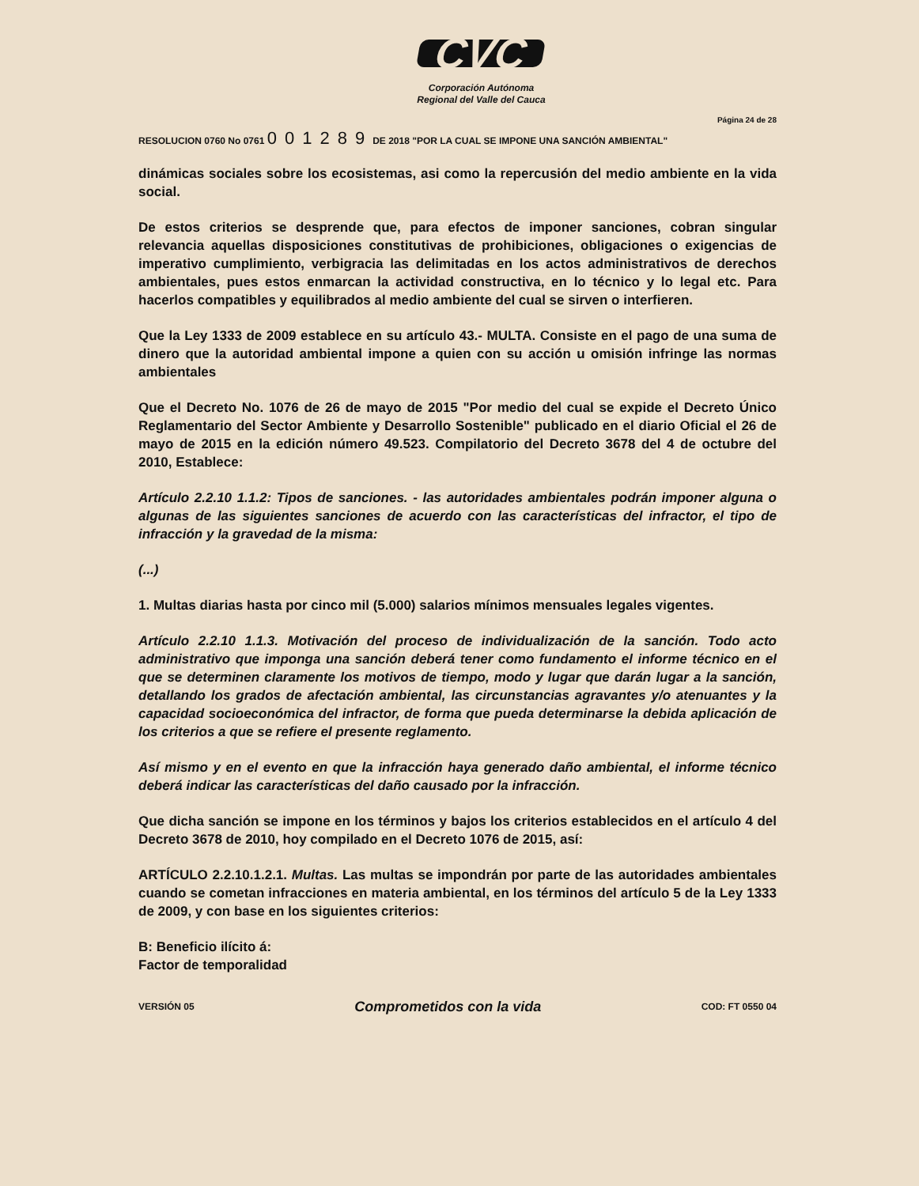CVC
Corporación Autónoma
Regional del Valle del Cauca
Página 24 de 28
RESOLUCION 0760 No 0761 001289 DE 2018 "POR LA CUAL SE IMPONE UNA SANCIÓN AMBIENTAL"
dinámicas sociales sobre los ecosistemas, asi como la repercusión del medio ambiente en la vida social.
De estos criterios se desprende que, para efectos de imponer sanciones, cobran singular relevancia aquellas disposiciones constitutivas de prohibiciones, obligaciones o exigencias de imperativo cumplimiento, verbigracia las delimitadas en los actos administrativos de derechos ambientales, pues estos enmarcan la actividad constructiva, en lo técnico y lo legal etc. Para hacerlos compatibles y equilibrados al medio ambiente del cual se sirven o interfieren.
Que la Ley 1333 de 2009 establece en su artículo 43.- MULTA. Consiste en el pago de una suma de dinero que la autoridad ambiental impone a quien con su acción u omisión infringe las normas ambientales
Que el Decreto No. 1076 de 26 de mayo de 2015 "Por medio del cual se expide el Decreto Único Reglamentario del Sector Ambiente y Desarrollo Sostenible" publicado en el diario Oficial el 26 de mayo de 2015 en la edición número 49.523. Compilatorio del Decreto 3678 del 4 de octubre del 2010, Establece:
Artículo 2.2.10 1.1.2: Tipos de sanciones. - las autoridades ambientales podrán imponer alguna o algunas de las siguientes sanciones de acuerdo con las características del infractor, el tipo de infracción y la gravedad de la misma:
(...)
1. Multas diarias hasta por cinco mil (5.000) salarios mínimos mensuales legales vigentes.
Artículo 2.2.10 1.1.3. Motivación del proceso de individualización de la sanción. Todo acto administrativo que imponga una sanción deberá tener como fundamento el informe técnico en el que se determinen claramente los motivos de tiempo, modo y lugar que darán lugar a la sanción, detallando los grados de afectación ambiental, las circunstancias agravantes y/o atenuantes y la capacidad socioeconómica del infractor, de forma que pueda determinarse la debida aplicación de los criterios a que se refiere el presente reglamento.
Así mismo y en el evento en que la infracción haya generado daño ambiental, el informe técnico deberá indicar las características del daño causado por la infracción.
Que dicha sanción se impone en los términos y bajos los criterios establecidos en el artículo 4 del Decreto 3678 de 2010, hoy compilado en el Decreto 1076 de 2015, así:
ARTÍCULO 2.2.10.1.2.1. Multas. Las multas se impondrán por parte de las autoridades ambientales cuando se cometan infracciones en materia ambiental, en los términos del artículo 5 de la Ley 1333 de 2009, y con base en los siguientes criterios:
B: Beneficio ilícito á:
Factor de temporalidad
VERSIÓN 05 Comprometidos con la vida COD: FT 0550 04